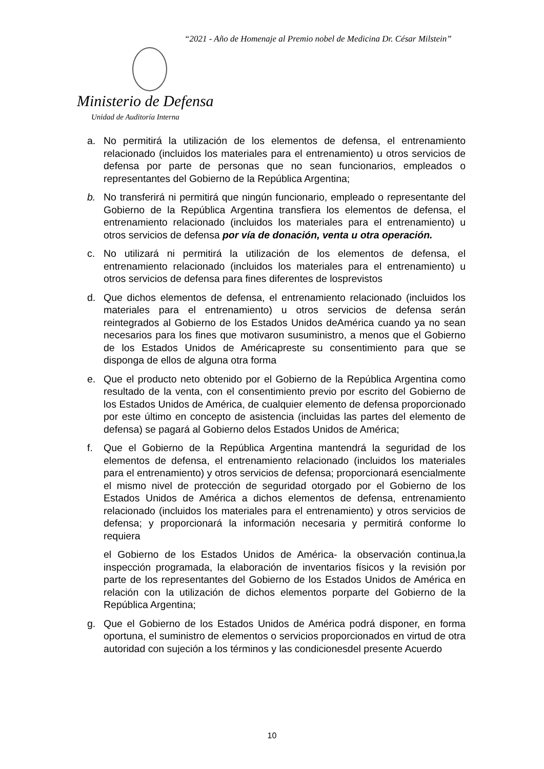“2021 - Año de Homenaje al Premio nobel de Medicina Dr. César Milstein”
Ministerio de Defensa
Unidad de Auditoría Interna
a. No permitirá la utilización de los elementos de defensa, el entrenamiento relacionado (incluidos los materiales para el entrenamiento) u otros servicios de defensa por parte de personas que no sean funcionarios, empleados o representantes del Gobierno de la República Argentina;
b. No transferirá ni permitirá que ningún funcionario, empleado o representante del Gobierno de la República Argentina transfiera los elementos de defensa, el entrenamiento relacionado (incluidos los materiales para el entrenamiento) u otros servicios de defensa por vía de donación, venta u otra operación.
c. No utilizará ni permitirá la utilización de los elementos de defensa, el entrenamiento relacionado (incluidos los materiales para el entrenamiento) u otros servicios de defensa para fines diferentes de losprevistos
d. Que dichos elementos de defensa, el entrenamiento relacionado (incluidos los materiales para el entrenamiento) u otros servicios de defensa serán reintegrados al Gobierno de los Estados Unidos deAmérica cuando ya no sean necesarios para los fines que motivaron susuministro, a menos que el Gobierno de los Estados Unidos de Américapreste su consentimiento para que se disponga de ellos de alguna otra forma
e. Que el producto neto obtenido por el Gobierno de la República Argentina como resultado de la venta, con el consentimiento previo por escrito del Gobierno de los Estados Unidos de América, de cualquier elemento de defensa proporcionado por este último en concepto de asistencia (incluidas las partes del elemento de defensa) se pagará al Gobierno delos Estados Unidos de América;
f. Que el Gobierno de la República Argentina mantendrá la seguridad de los elementos de defensa, el entrenamiento relacionado (incluidos los materiales para el entrenamiento) y otros servicios de defensa; proporcionará esencialmente el mismo nivel de protección de seguridad otorgado por el Gobierno de los Estados Unidos de América a dichos elementos de defensa, entrenamiento relacionado (incluidos los materiales para el entrenamiento) y otros servicios de defensa; y proporcionará la información necesaria y permitirá conforme lo requiera
el Gobierno de los Estados Unidos de América- la observación continua,la inspección programada, la elaboración de inventarios físicos y la revisión por parte de los representantes del Gobierno de los Estados Unidos de América en relación con la utilización de dichos elementos porparte del Gobierno de la República Argentina;
g. Que el Gobierno de los Estados Unidos de América podrá disponer, en forma oportuna, el suministro de elementos o servicios proporcionados en virtud de otra autoridad con sujeción a los términos y las condicionesdel presente Acuerdo
10